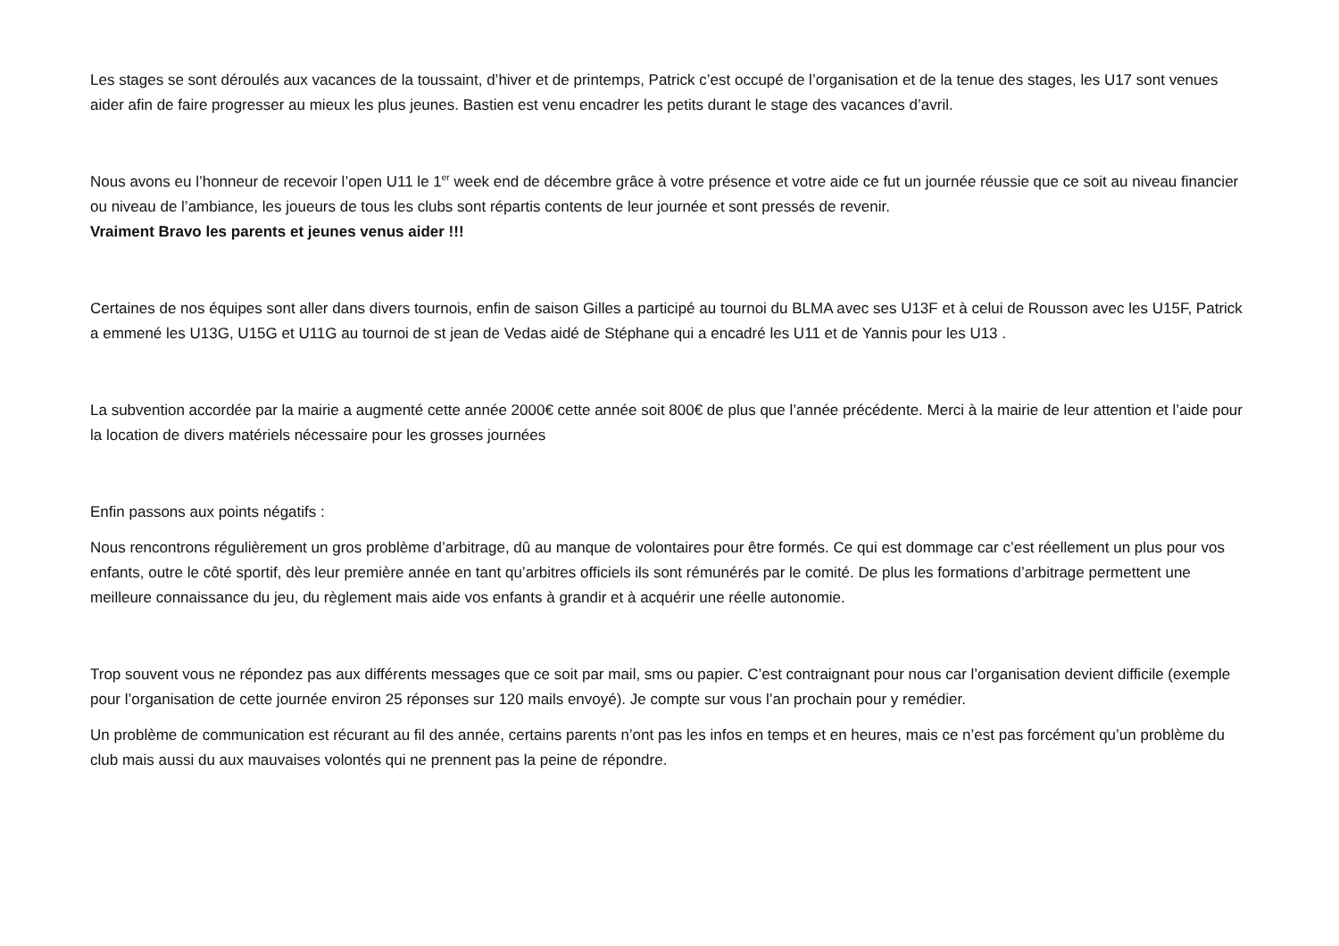Les stages se sont déroulés aux vacances de la toussaint, d’hiver et de printemps, Patrick c’est occupé de l’organisation et de la tenue des stages, les U17 sont venues aider afin de faire progresser au mieux les plus jeunes. Bastien est venu encadrer les petits durant le stage des vacances d’avril.
Nous avons eu l’honneur de recevoir l’open U11 le 1<sup>er</sup> week end de décembre grâce à votre présence et votre aide ce fut un journée réussie que ce soit au niveau financier ou niveau de l’ambiance, les joueurs de tous les clubs sont répartis contents de leur journée et sont pressés de revenir.
Vraiment Bravo les parents et jeunes venus aider !!!
Certaines de nos équipes sont aller dans divers tournois, enfin de saison Gilles a participé au tournoi du BLMA avec ses U13F et à celui de Rousson avec les U15F, Patrick a emmené les U13G, U15G et U11G au tournoi de st jean de Vedas aidé de Stéphane qui a encadré les U11 et de Yannis pour les U13 .
La subvention accordée par la mairie a augmenté cette année 2000€ cette année soit 800€ de plus que l’année précédente. Merci à la mairie de leur attention et l’aide pour la location de divers matériels nécessaire pour les grosses journées
Enfin passons aux points négatifs :
Nous rencontrons régulièrement un gros problème d’arbitrage, dû au manque de volontaires pour être formés. Ce qui est dommage car c’est réellement un plus pour vos enfants, outre le côté sportif, dès leur première année en tant qu’arbitres officiels ils sont rémunérés par le comité. De plus les formations d’arbitrage permettent une meilleure connaissance du jeu, du règlement mais aide vos enfants à grandir et à acquérir une réelle autonomie.
Trop souvent vous ne répondez pas aux différents messages que ce soit par mail, sms ou papier. C’est contraignant pour nous car l’organisation devient difficile (exemple pour l’organisation de cette journée environ 25 réponses sur 120 mails envoyé). Je compte sur vous l’an prochain pour y remédier.
Un problème de communication est récurant au fil des année, certains parents n’ont pas les infos en temps et en heures, mais ce n’est pas forcément qu’un problème du club mais aussi du aux mauvaises volontés qui ne prennent pas la peine de répondre.